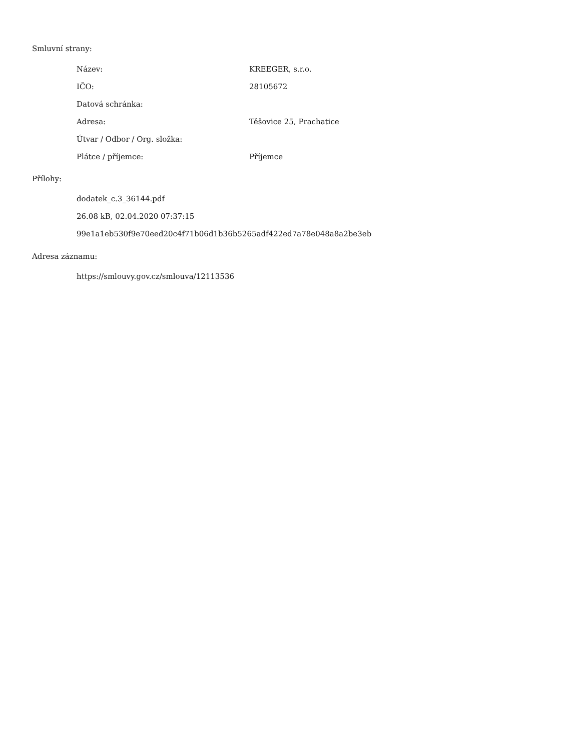Smluvní strany:
| Název: | KREEGER, s.r.o. |
| IČO: | 28105672 |
| Datová schránka: | |
| Adresa: | Těšovice 25, Prachatice |
| Útvar / Odbor / Org. složka: | |
| Plátce / příjemce: | Příjemce |
Přílohy:
dodatek_c.3_36144.pdf
26.08 kB, 02.04.2020 07:37:15
99e1a1eb530f9e70eed20c4f71b06d1b36b5265adf422ed7a78e048a8a2be3eb
Adresa záznamu:
https://smlouvy.gov.cz/smlouva/12113536